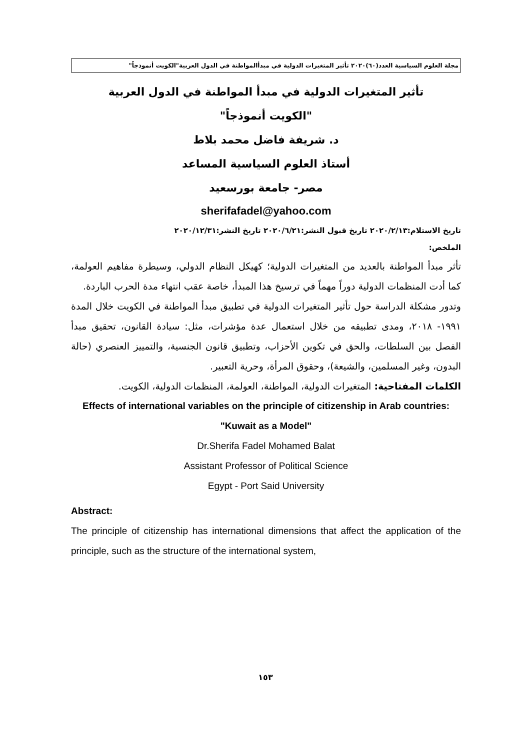مجلة العلوم السياسية العدد(٦٠)٢٠٢٠ تأثير المتغيرات الدولية في مبدأالمواطنة في الدول العربية"الكويت أنموذجاً"
تأثير المتغيرات الدولية في مبدأ المواطنة في الدول العربية
"الكويت أنموذجاً"
د. شريفة فاضل محمد بلاط
أستاذ العلوم السياسية المساعد
مصر- جامعة بورسعيد
sherifafadel@yahoo.com
تاريخ الاستلام:٢٠٢٠/٢/١٣ تاريخ قبول النشر:٢٠٢٠/٦/٢١ تاريخ النشر:٢٠٢٠/١٢/٣١
الملخص:
تأثر مبدأ المواطنة بالعديد من المتغيرات الدولية؛ كهيكل النظام الدولي، وسيطرة مفاهيم العولمة، كما أدت المنظمات الدولية دوراً مهماً في ترسيخ هذا المبدأ، خاصة عقب انتهاء مدة الحرب الباردة.
وتدور مشكلة الدراسة حول تأثير المتغيرات الدولية في تطبيق مبدأ المواطنة في الكويت خلال المدة ١٩٩١- ٢٠١٨، ومدى تطبيقه من خلال استعمال عدة مؤشرات، مثل: سيادة القانون، تحقيق مبدأ الفصل بين السلطات، والحق في تكوين الأحزاب، وتطبيق قانون الجنسية، والتمييز العنصري (حالة البدون، وغير المسلمين، والشيعة)، وحقوق المرأة، وحرية التعبير.
الكلمات المفتاحية: المتغيرات الدولية، المواطنة، العولمة، المنظمات الدولية، الكويت.
Effects of international variables on the principle of citizenship in Arab countries: "Kuwait as a Model"
Dr.Sherifa Fadel Mohamed Balat
Assistant Professor of Political Science
Egypt - Port Said University
Abstract:
The principle of citizenship has international dimensions that affect the application of the principle, such as the structure of the international system,
١٥٣